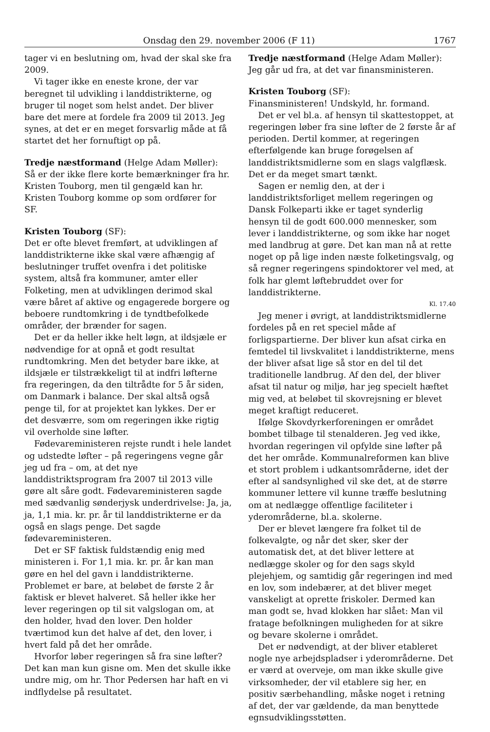Onsdag den 29. november 2006 (F 11) 1767
tager vi en beslutning om, hvad der skal ske fra 2009.
Vi tager ikke en eneste krone, der var beregnet til udvikling i landdistrikterne, og bruger til noget som helst andet. Der bliver bare det mere at fordele fra 2009 til 2013. Jeg synes, at det er en meget forsvarlig måde at få startet det her fornuftigt op på.
Tredje næstformand (Helge Adam Møller):
Så er der ikke flere korte bemærkninger fra hr. Kristen Touborg, men til gengæld kan hr. Kristen Touborg komme op som ordfører for SF.
Kristen Touborg (SF):
Det er ofte blevet fremført, at udviklingen af landdistrikterne ikke skal være afhængig af beslutninger truffet ovenfra i det politiske system, altså fra kommuner, amter eller Folketing, men at udviklingen derimod skal være båret af aktive og engagerede borgere og beboere rundtomkring i de tyndtbefolkede områder, der brænder for sagen.
Det er da heller ikke helt løgn, at ildsjæle er nødvendige for at opnå et godt resultat rundtomkring. Men det betyder bare ikke, at ildsjæle er tilstrækkeligt til at indfri løfterne fra regeringen, da den tiltrådte for 5 år siden, om Danmark i balance. Der skal altså også penge til, for at projektet kan lykkes. Der er det desværre, som om regeringen ikke rigtig vil overholde sine løfter.
Fødevareministeren rejste rundt i hele landet og udstedte løfter – på regeringens vegne går jeg ud fra – om, at det nye landdistriktsprogram fra 2007 til 2013 ville gøre alt såre godt. Fødevareministeren sagde med sædvanlig sønderjysk underdrivelse: Ja, ja, ja, 1,1 mia. kr. pr. år til landdistrikterne er da også en slags penge. Det sagde fødevareministeren.
Det er SF faktisk fuldstændig enig med ministeren i. For 1,1 mia. kr. pr. år kan man gøre en hel del gavn i landdistrikterne. Problemet er bare, at beløbet de første 2 år faktisk er blevet halveret. Så heller ikke her lever regeringen op til sit valgslogan om, at den holder, hvad den lover. Den holder tværtimod kun det halve af det, den lover, i hvert fald på det her område.
Hvorfor løber regeringen så fra sine løfter? Det kan man kun gisne om. Men det skulle ikke undre mig, om hr. Thor Pedersen har haft en vi indflydelse på resultatet.
Tredje næstformand (Helge Adam Møller):
Jeg går ud fra, at det var finansministeren.
Kristen Touborg (SF):
Finansministeren! Undskyld, hr. formand.
Det er vel bl.a. af hensyn til skattestoppet, at regeringen løber fra sine løfter de 2 første år af perioden. Dertil kommer, at regeringen efterfølgende kan bruge forøgelsen af landdistriktsmidlerne som en slags valgflæsk. Det er da meget smart tænkt.
Sagen er nemlig den, at der i landdistriktsforliget mellem regeringen og Dansk Folkeparti ikke er taget synderlig hensyn til de godt 600.000 mennesker, som lever i landdistrikterne, og som ikke har noget med landbrug at gøre. Det kan man nå at rette noget op på lige inden næste folketingsvalg, og så regner regeringens spindoktorer vel med, at folk har glemt løftebruddet over for landdistrikterne.
Kl. 17.40
Jeg mener i øvrigt, at landdistriktsmidlerne fordeles på en ret speciel måde af forligspartierne. Der bliver kun afsat cirka en femtedel til livskvalitet i landdistrikterne, mens der bliver afsat lige så stor en del til det traditionelle landbrug. Af den del, der bliver afsat til natur og miljø, har jeg specielt hæftet mig ved, at beløbet til skovrejsning er blevet meget kraftigt reduceret.
Ifølge Skovdyrkerforeningen er området bombet tilbage til stenalderen. Jeg ved ikke, hvordan regeringen vil opfylde sine løfter på det her område. Kommunalreformen kan blive et stort problem i udkantsområderne, idet der efter al sandsynlighed vil ske det, at de større kommuner lettere vil kunne træffe beslutning om at nedlægge offentlige faciliteter i yderområderne, bl.a. skolerne.
Der er blevet længere fra folket til de folkevalgte, og når det sker, sker der automatisk det, at det bliver lettere at nedlægge skoler og for den sags skyld plejehjem, og samtidig går regeringen ind med en lov, som indebærer, at det bliver meget vanskeligt at oprette friskoler. Dermed kan man godt se, hvad klokken har slået: Man vil fratage befolkningen muligheden for at sikre og bevare skolerne i området.
Det er nødvendigt, at der bliver etableret nogle nye arbejdspladser i yderområderne. Det er værd at overveje, om man ikke skulle give virksomheder, der vil etablere sig her, en positiv særbehandling, måske noget i retning af det, der var gældende, da man benyttede egnsudviklingsstøtten.